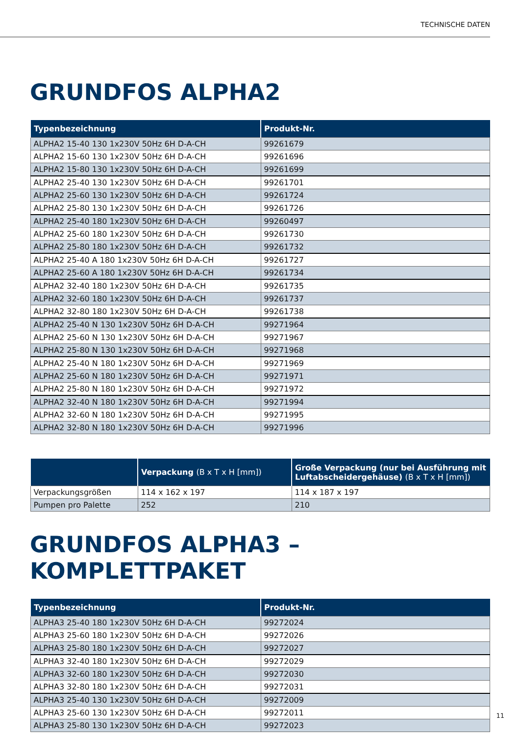TECHNISCHE DATEN
GRUNDFOS ALPHA2
| Typenbezeichnung | Produkt-Nr. |
| --- | --- |
| ALPHA2 15-40 130 1x230V 50Hz 6H D-A-CH | 99261679 |
| ALPHA2 15-60 130 1x230V 50Hz 6H D-A-CH | 99261696 |
| ALPHA2 15-80 130 1x230V 50Hz 6H D-A-CH | 99261699 |
| ALPHA2 25-40 130 1x230V 50Hz 6H D-A-CH | 99261701 |
| ALPHA2 25-60 130 1x230V 50Hz 6H D-A-CH | 99261724 |
| ALPHA2 25-80 130 1x230V 50Hz 6H D-A-CH | 99261726 |
| ALPHA2 25-40 180 1x230V 50Hz 6H D-A-CH | 99260497 |
| ALPHA2 25-60 180 1x230V 50Hz 6H D-A-CH | 99261730 |
| ALPHA2 25-80 180 1x230V 50Hz 6H D-A-CH | 99261732 |
| ALPHA2 25-40 A 180 1x230V 50Hz 6H D-A-CH | 99261727 |
| ALPHA2 25-60 A 180 1x230V 50Hz 6H D-A-CH | 99261734 |
| ALPHA2 32-40 180 1x230V 50Hz 6H D-A-CH | 99261735 |
| ALPHA2 32-60 180 1x230V 50Hz 6H D-A-CH | 99261737 |
| ALPHA2 32-80 180 1x230V 50Hz 6H D-A-CH | 99261738 |
| ALPHA2 25-40 N 130 1x230V 50Hz 6H D-A-CH | 99271964 |
| ALPHA2 25-60 N 130 1x230V 50Hz 6H D-A-CH | 99271967 |
| ALPHA2 25-80 N 130 1x230V 50Hz 6H D-A-CH | 99271968 |
| ALPHA2 25-40 N 180 1x230V 50Hz 6H D-A-CH | 99271969 |
| ALPHA2 25-60 N 180 1x230V 50Hz 6H D-A-CH | 99271971 |
| ALPHA2 25-80 N 180 1x230V 50Hz 6H D-A-CH | 99271972 |
| ALPHA2 32-40 N 180 1x230V 50Hz 6H D-A-CH | 99271994 |
| ALPHA2 32-60 N 180 1x230V 50Hz 6H D-A-CH | 99271995 |
| ALPHA2 32-80 N 180 1x230V 50Hz 6H D-A-CH | 99271996 |
| | Verpackung (B x T x H [mm]) | Große Verpackung (nur bei Ausführung mit Luftabscheidergehäuse) (B x T x H [mm]) |
| --- | --- | --- |
| Verpackungsgrößen | 114 x 162 x 197 | 114 x 187 x 197 |
| Pumpen pro Palette | 252 | 210 |
GRUNDFOS ALPHA3 – KOMPLETTPAKET
| Typenbezeichnung | Produkt-Nr. |
| --- | --- |
| ALPHA3 25-40 180 1x230V 50Hz 6H D-A-CH | 99272024 |
| ALPHA3 25-60 180 1x230V 50Hz 6H D-A-CH | 99272026 |
| ALPHA3 25-80 180 1x230V 50Hz 6H D-A-CH | 99272027 |
| ALPHA3 32-40 180 1x230V 50Hz 6H D-A-CH | 99272029 |
| ALPHA3 32-60 180 1x230V 50Hz 6H D-A-CH | 99272030 |
| ALPHA3 32-80 180 1x230V 50Hz 6H D-A-CH | 99272031 |
| ALPHA3 25-40 130 1x230V 50Hz 6H D-A-CH | 99272009 |
| ALPHA3 25-60 130 1x230V 50Hz 6H D-A-CH | 99272011 |
| ALPHA3 25-80 130 1x230V 50Hz 6H D-A-CH | 99272023 |
11